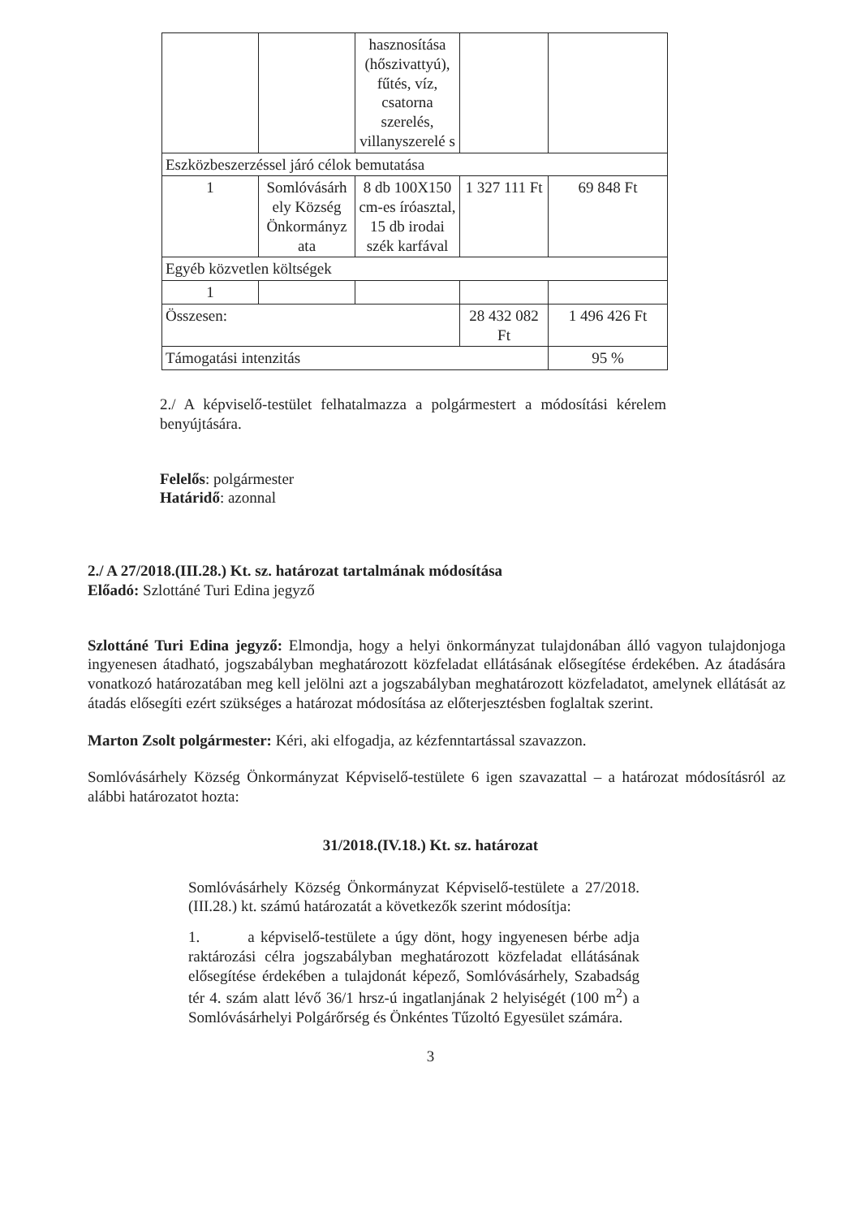| | | hasznosítása (hőszivattyú), fűtés, víz, csatorna szerelés, villanyszerelé s | | |
| Eszközbeszerzéssel járó célok bemutatása | | | | |
| 1 | Somlóvásárh ely Község Önkormányz ata | 8 db 100X150 cm-es íróasztal, 15 db irodai szék karfával | 1 327 111 Ft | 69 848 Ft |
| Egyéb közvetlen költségek | | | | |
| 1 | | | | |
| Összesen: | | | 28 432 082 Ft | 1 496 426 Ft |
| Támogatási intenzitás | | | | 95 % |
2./ A képviselő-testület felhatalmazza a polgármestert a módosítási kérelem benyújtására.
Felelős: polgármester
Határidő: azonnal
2./ A 27/2018.(III.28.) Kt. sz. határozat tartalmának módosítása
Előadó: Szlottáné Turi Edina jegyző
Szlottáné Turi Edina jegyző: Elmondja, hogy a helyi önkormányzat tulajdonában álló vagyon tulajdonjoga ingyenesen átadható, jogszabályban meghatározott közfeladat ellátásának elősegítése érdekében. Az átadására vonatkozó határozatában meg kell jelölni azt a jogszabályban meghatározott közfeladatot, amelynek ellátását az átadás elősegíti ezért szükséges a határozat módosítása az előterjesztésben foglaltak szerint.
Marton Zsolt polgármester: Kéri, aki elfogadja, az kézfenntartással szavazzon.
Somlóvásárhely Község Önkormányzat Képviselő-testülete 6 igen szavazattal – a határozat módosításról az alábbi határozatot hozta:
31/2018.(IV.18.) Kt. sz. határozat
Somlóvásárhely Község Önkormányzat Képviselő-testülete a 27/2018.(III.28.) kt. számú határozatát a következők szerint módosítja:
1. a képviselő-testülete a úgy dönt, hogy ingyenesen bérbe adja raktározási célra jogszabályban meghatározott közfeladat ellátásának elősegítése érdekében a tulajdonát képező, Somlóvásárhely, Szabadság tér 4. szám alatt lévő 36/1 hrsz-ú ingatlanjának 2 helyiségét (100 m<sup>2</sup>) a Somlóvásárhelyi Polgárőrség és Önkéntes Tűzoltó Egyesület számára.
3